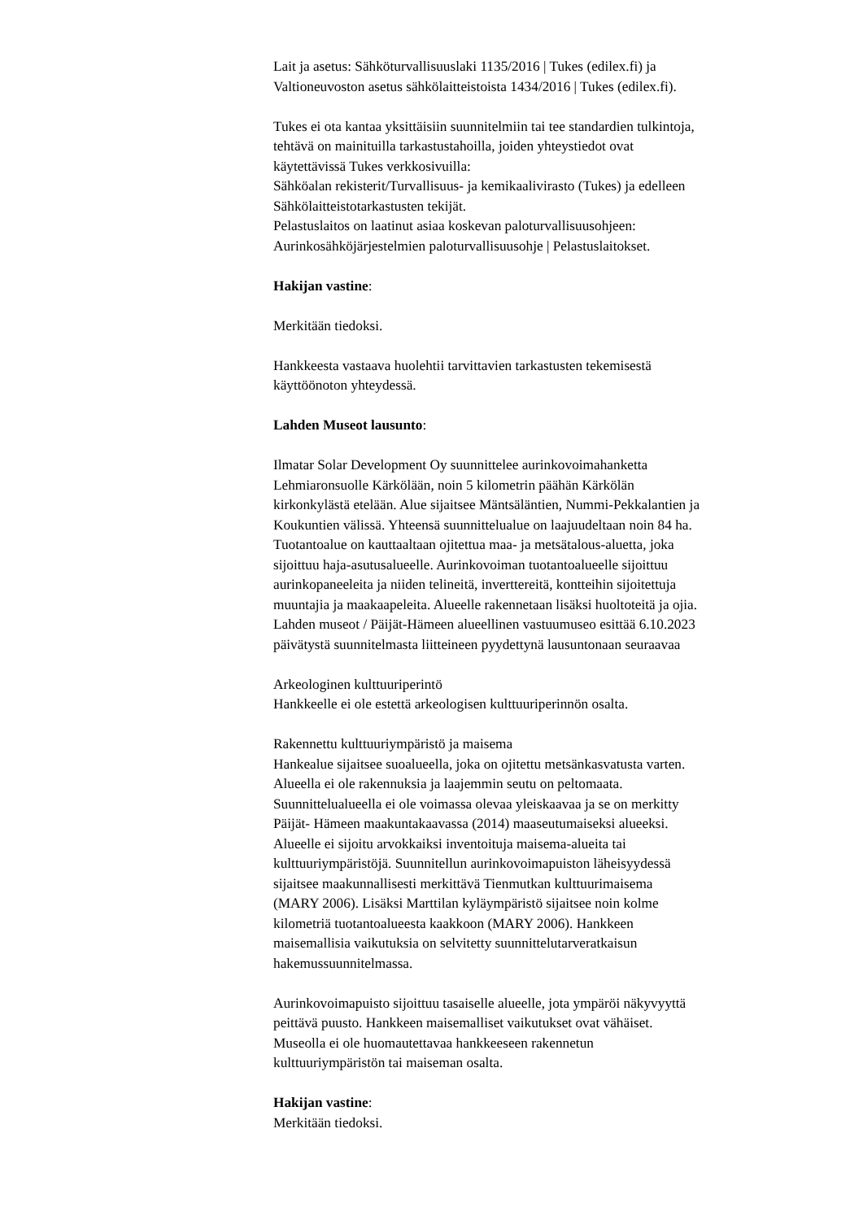Lait ja asetus: Sähköturvallisuuslaki 1135/2016 | Tukes (edilex.fi) ja
Valtioneuvoston asetus sähkölaitteistoista 1434/2016 | Tukes (edilex.fi).
Tukes ei ota kantaa yksittäisiin suunnitelmiin tai tee standardien tulkintoja,
tehtävä on mainituilla tarkastustahoilla, joiden yhteystiedot ovat
käytettävissä Tukes verkkosivuilla:
Sähköalan rekisterit/Turvallisuus- ja kemikaalivirasto (Tukes) ja edelleen
Sähkölaitteistotarkastusten tekijät.
Pelastuslaitos on laatinut asiaa koskevan paloturvallisuusohjeen:
Aurinkosähköjärjestelmien paloturvallisuusohje | Pelastuslaitokset.
Hakijan vastine:
Merkitään tiedoksi.
Hankkeesta vastaava huolehtii tarvittavien tarkastusten tekemisestä
käyttöönoton yhteydessä.
Lahden Museot lausunto:
Ilmatar Solar Development Oy suunnittelee aurinkovoimahanketta
Lehmiaronsuolle Kärkölään, noin 5 kilometrin päähän Kärkölän
kirkonkylästä etelään. Alue sijaitsee Mäntsäläntien, Nummi-Pekkalantien ja
Koukuntien välissä. Yhteensä suunnittelualue on laajuudeltaan noin 84 ha.
Tuotantoalue on kauttaaltaan ojitettua maa- ja metsätalous-aluetta, joka
sijoittuu haja-asutusalueelle. Aurinkovoiman tuotantoalueelle sijoittuu
aurinkopaneeleita ja niiden telineitä, invertterei​tä, kontteihin sijoitettuja
muuntajia ja maakaapeleita. Alueelle rakennetaan lisäksi huoltoteitä ja ojia.
Lahden museot / Päijät-Hämeen alueellinen vastuumuseo esittää 6.10.2023
päivätystä suunnitelmasta liitteineen pyydettynä lausuntonaan seuraavaa
Arkeologinen kulttuuriperintö
Hankkeelle ei ole estettä arkeologisen kulttuuriperinnön osalta.
Rakennettu kulttuuriympäristö ja maisema
Hankealue sijaitsee suoalueella, joka on ojitettu metsänkasvatusta varten.
Alueella ei ole rakennuksia ja laajemmin seutu on peltomaata.
Suunnittelualueella ei ole voimassa olevaa yleiskaavaa ja se on merkitty
Päijät- Hämeen maakuntakaavassa (2014) maaseutumaiseksi alueeksi.
Alueelle ei sijoitu arvokkaiksi inventoituja maisema-alueita tai
kulttuuriympäristöjä. Suunnitellun aurinkovoimapuiston läheisyydessä
sijaitsee maakunnallisesti merkittävä Tienmutkan kulttuurimaisema
(MARY 2006). Lisäksi Marttilan kyläympäristö sijaitsee noin kolme
kilometriä tuotantoalueesta kaakkoon (MARY 2006). Hankkeen
maisemallisia vaikutuksia on selvitetty suunnittelutarveratkaisun
hakemussuunnitelmassa.
Aurinkovoimapuisto sijoittuu tasaiselle alueelle, jota ympäröi näkyvyyttä
peittävä puusto. Hankkeen maisemalliset vaikutukset ovat vähäiset.
Museolla ei ole huomautettavaa hankkeeseen rakennetun
kulttuuriympäristön tai maiseman osalta.
Hakijan vastine:
Merkitään tiedoksi.